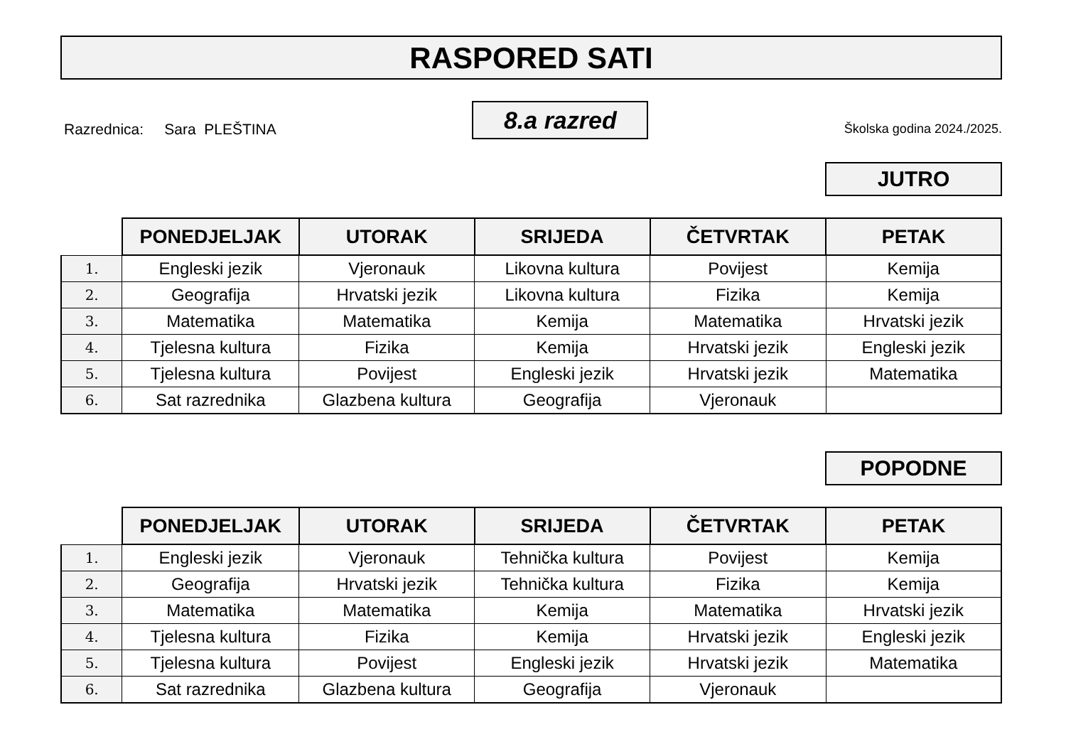RASPORED SATI
Razrednica: Sara PLEŠTINA
8.a razred
Školska godina 2024./2025.
JUTRO
| | PONEDJELJAK | UTORAK | SRIJEDA | ČETVRTAK | PETAK |
| --- | --- | --- | --- | --- | --- |
| 1. | Engleski jezik | Vjeronauk | Likovna kultura | Povijest | Kemija |
| 2. | Geografija | Hrvatski jezik | Likovna kultura | Fizika | Kemija |
| 3. | Matematika | Matematika | Kemija | Matematika | Hrvatski jezik |
| 4. | Tjelesna kultura | Fizika | Kemija | Hrvatski jezik | Engleski jezik |
| 5. | Tjelesna kultura | Povijest | Engleski jezik | Hrvatski jezik | Matematika |
| 6. | Sat razrednika | Glazbena kultura | Geografija | Vjeronauk | |
POPODNE
| | PONEDJELJAK | UTORAK | SRIJEDA | ČETVRTAK | PETAK |
| --- | --- | --- | --- | --- | --- |
| 1. | Engleski jezik | Vjeronauk | Tehnička kultura | Povijest | Kemija |
| 2. | Geografija | Hrvatski jezik | Tehnička kultura | Fizika | Kemija |
| 3. | Matematika | Matematika | Kemija | Matematika | Hrvatski jezik |
| 4. | Tjelesna kultura | Fizika | Kemija | Hrvatski jezik | Engleski jezik |
| 5. | Tjelesna kultura | Povijest | Engleski jezik | Hrvatski jezik | Matematika |
| 6. | Sat razrednika | Glazbena kultura | Geografija | Vjeronauk | |